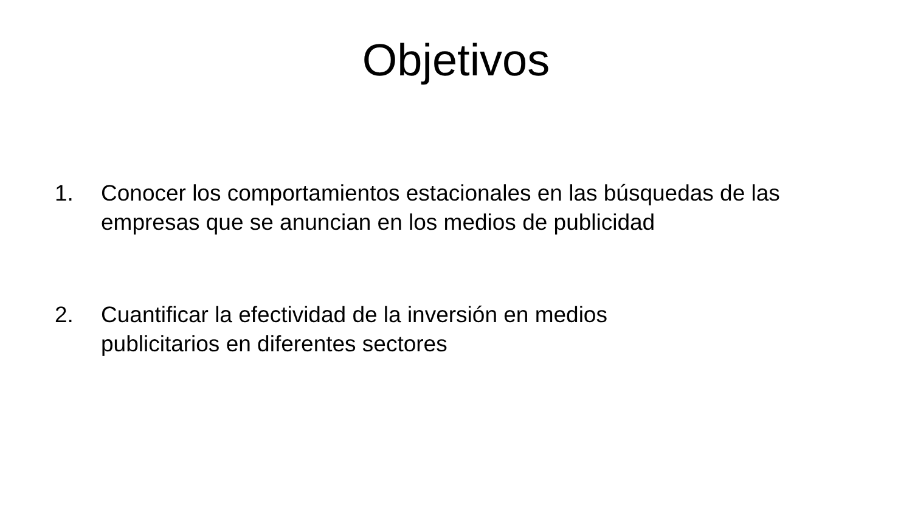Objetivos
1. Conocer los comportamientos estacionales en las búsquedas de las empresas que se anuncian en los medios de publicidad
2. Cuantificar la efectividad de la inversión en medios
publicitarios en diferentes sectores